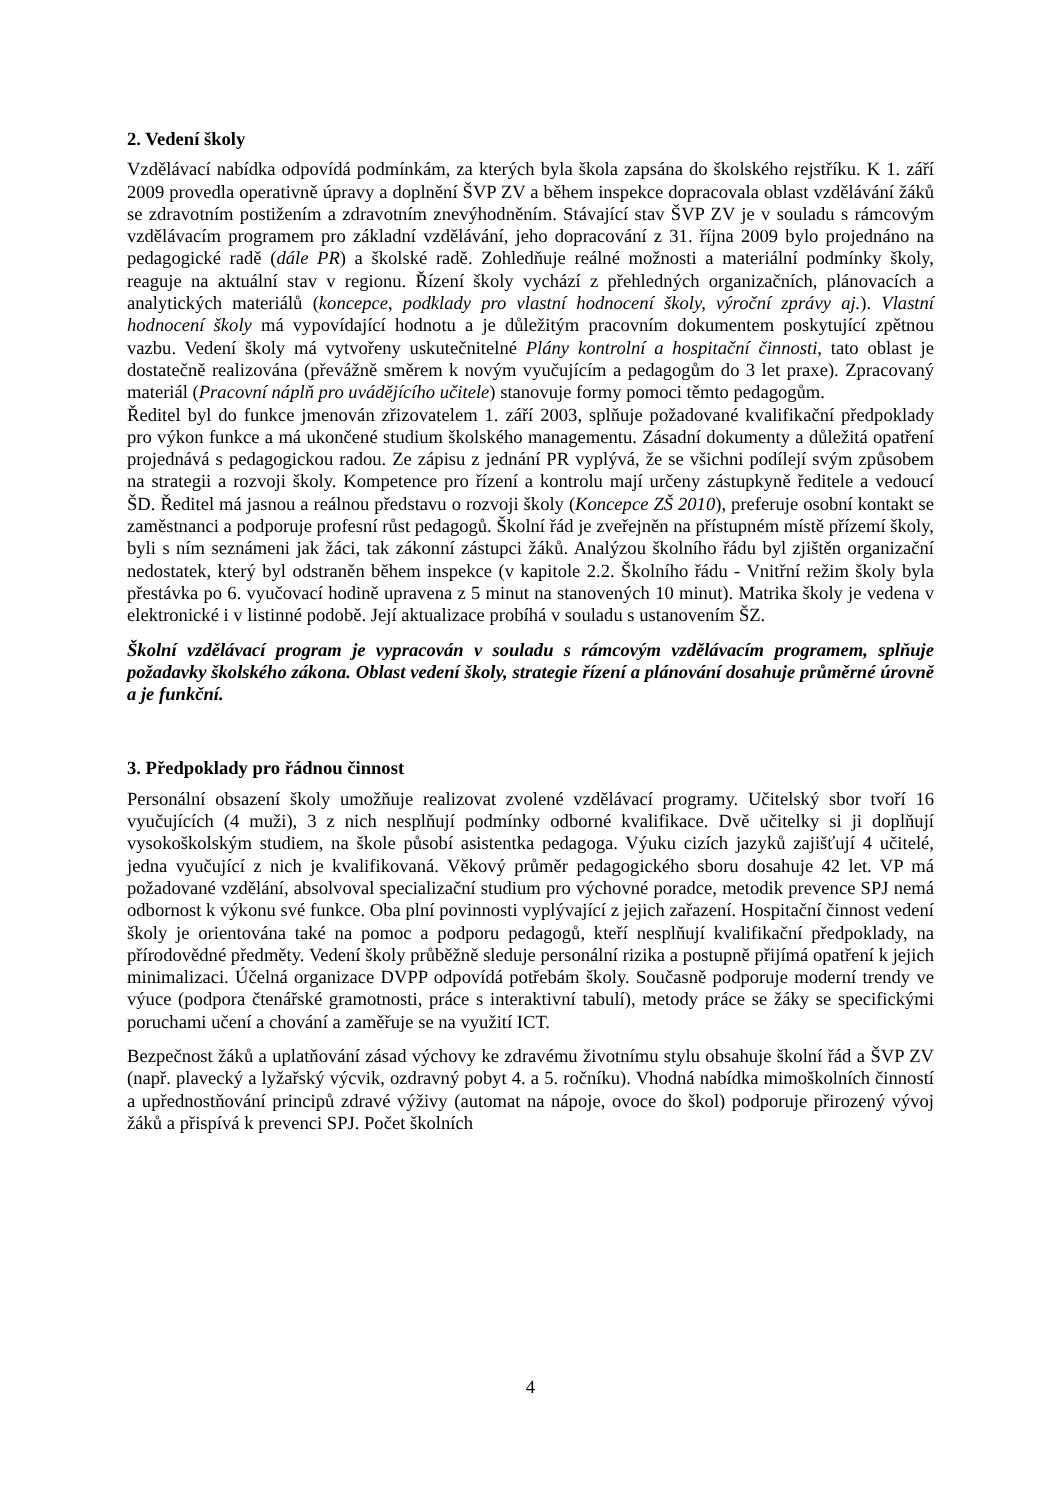2. Vedení školy
Vzdělávací nabídka odpovídá podmínkám, za kterých byla škola zapsána do školského rejstříku. K 1. září 2009 provedla operativně úpravy a doplnění ŠVP ZV a během inspekce dopracovala oblast vzdělávání žáků se zdravotním postižením a zdravotním znevýhodněním. Stávající stav ŠVP ZV je v souladu s rámcovým vzdělávacím programem pro základní vzdělávání, jeho dopracování z 31. října 2009 bylo projednáno na pedagogické radě (dále PR) a školské radě. Zohledňuje reálné možnosti a materiální podmínky školy, reaguje na aktuální stav v regionu. Řízení školy vychází z přehledných organizačních, plánovacích a analytických materiálů (koncepce, podklady pro vlastní hodnocení školy, výroční zprávy aj.). Vlastní hodnocení školy má vypovídající hodnotu a je důležitým pracovním dokumentem poskytující zpětnou vazbu. Vedení školy má vytvořeny uskutečnitelné Plány kontrolní a hospitační činnosti, tato oblast je dostatečně realizována (převážně směrem k novým vyučujícím a pedagogům do 3 let praxe). Zpracovaný materiál (Pracovní náplň pro uvádějícího učitele) stanovuje formy pomoci těmto pedagogům.
Ředitel byl do funkce jmenován zřizovatelem 1. září 2003, splňuje požadované kvalifikační předpoklady pro výkon funkce a má ukončené studium školského managementu. Zásadní dokumenty a důležitá opatření projednává s pedagogickou radou. Ze zápisu z jednání PR vyplývá, že se všichni podílejí svým způsobem na strategii a rozvoji školy. Kompetence pro řízení a kontrolu mají určeny zástupkyně ředitele a vedoucí ŠD. Ředitel má jasnou a reálnou představu o rozvoji školy (Koncepce ZŠ 2010), preferuje osobní kontakt se zaměstnanci a podporuje profesní růst pedagogů. Školní řád je zveřejněn na přístupném místě přízemí školy, byli s ním seznámeni jak žáci, tak zákonní zástupci žáků. Analýzou školního řádu byl zjištěn organizační nedostatek, který byl odstraněn během inspekce (v kapitole 2.2. Školního řádu - Vnitřní režim školy byla přestávka po 6. vyučovací hodině upravena z 5 minut na stanovených 10 minut). Matrika školy je vedena v elektronické i v listinné podobě. Její aktualizace probíhá v souladu s ustanovením ŠZ.
Školní vzdělávací program je vypracován v souladu s rámcovým vzdělávacím programem, splňuje požadavky školského zákona. Oblast vedení školy, strategie řízení a plánování dosahuje průměrné úrovně a je funkční.
3. Předpoklady pro řádnou činnost
Personální obsazení školy umožňuje realizovat zvolené vzdělávací programy. Učitelský sbor tvoří 16 vyučujících (4 muži), 3 z nich nesplňují podmínky odborné kvalifikace. Dvě učitelky si ji doplňují vysokoškolským studiem, na škole působí asistentka pedagoga. Výuku cizích jazyků zajišťují 4 učitelé, jedna vyučující z nich je kvalifikovaná. Věkový průměr pedagogického sboru dosahuje 42 let. VP má požadované vzdělání, absolvoval specializační studium pro výchovné poradce, metodik prevence SPJ nemá odbornost k výkonu své funkce. Oba plní povinnosti vyplývající z jejich zařazení. Hospitační činnost vedení školy je orientována také na pomoc a podporu pedagogů, kteří nesplňují kvalifikační předpoklady, na přírodovědné předměty. Vedení školy průběžně sleduje personální rizika a postupně přijímá opatření k jejich minimalizaci. Účelná organizace DVPP odpovídá potřebám školy. Současně podporuje moderní trendy ve výuce (podpora čtenářské gramotnosti, práce s interaktivní tabulí), metody práce se žáky se specifickými poruchami učení a chování a zaměřuje se na využití ICT.
Bezpečnost žáků a uplatňování zásad výchovy ke zdravému životnímu stylu obsahuje školní řád a ŠVP ZV (např. plavecký a lyžařský výcvik, ozdravný pobyt 4. a 5. ročníku). Vhodná nabídka mimoškolních činností a upřednostňování principů zdravé výživy (automat na nápoje, ovoce do škol) podporuje přirozený vývoj žáků a přispívá k prevenci SPJ. Počet školních
4